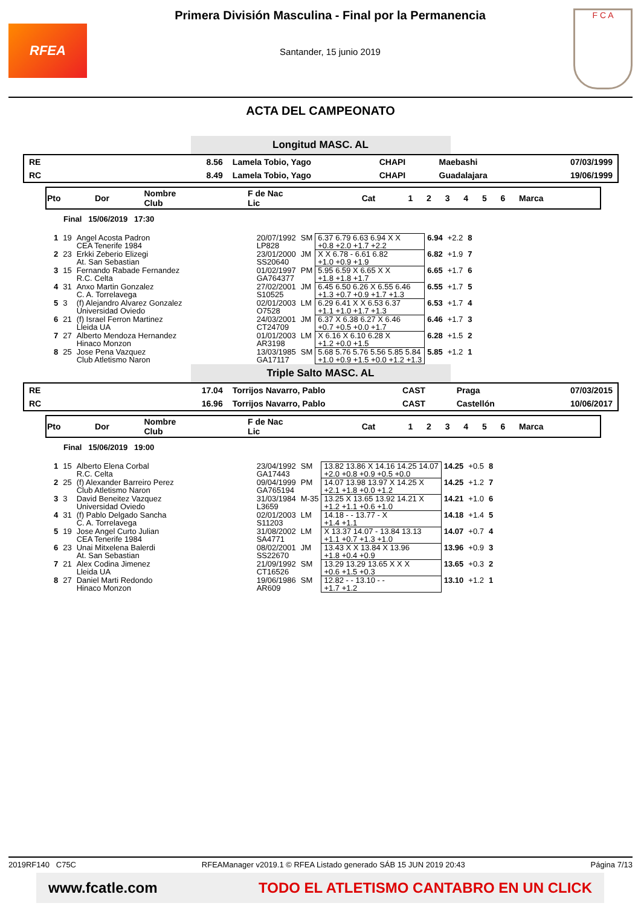RFEA
Primera División Masculina - Final por la Permanencia
Santander, 15 junio 2019
F C A
ACTA DEL CAMPEONATO
Longitud MASC. AL
| RE | 8.56 | Lamela Tobio, Yago | CHAPI | Maebashi | 07/03/1999 |
| RC | 8.49 | Lamela Tobio, Yago | CHAPI | Guadalajara | 19/06/1999 |
| Pto | Dor | Nombre Club | F de Nac Lic | Cat | 1 | 2 | 3 | 4 | 5 | 6 | Marca |
Final 15/06/2019 17:30
| 1 | 19 | Angel Acosta Padron CEA Tenerife 1984 | 20/07/1992 LP828 | SM | 6.37 6.79 6.63 6.94 X X +0.8 +2.0 +1.7 +2.2 | 6.94 | +2.2 | 8 |
| 2 | 23 | Erkki Zeberio Elizegi At. San Sebastian | 23/01/2000 SS20640 | JM | X X 6.78 - 6.61 6.82 +1.0 +0.9 +1.9 | 6.82 | +1.9 | 7 |
| 3 | 15 | Fernando Rabade Fernandez R.C. Celta | 01/02/1997 GA764377 | PM | 5.95 6.59 X 6.65 X X +1.8 +1.8 +1.7 | 6.65 | +1.7 | 6 |
| 4 | 31 | Anxo Martin Gonzalez C. A. Torrelavega | 27/02/2001 S10525 | JM | 6.45 6.50 6.26 X 6.55 6.46 +1.3 +0.7 +0.9 +1.7 +1.3 | 6.55 | +1.7 | 5 |
| 5 | 3 | (f) Alejandro Alvarez Gonzalez Universidad Oviedo | 02/01/2003 O7528 | LM | 6.29 6.41 X X 6.53 6.37 +1.1 +1.0 +1.7 +1.3 | 6.53 | +1.7 | 4 |
| 6 | 21 | (f) Israel Ferron Martinez Lleida UA | 24/03/2001 CT24709 | JM | 6.37 X 6.38 6.27 X 6.46 +0.7 +0.5 +0.0 +1.7 | 6.46 | +1.7 | 3 |
| 7 | 27 | Alberto Mendoza Hernandez Hinaco Monzon | 01/01/2003 AR3198 | LM | X 6.16 X 6.10 6.28 X +1.2 +0.0 +1.5 | 6.28 | +1.5 | 2 |
| 8 | 25 | Jose Pena Vazquez Club Atletismo Naron | 13/03/1985 GA17117 | SM | 5.68 5.76 5.76 5.56 5.85 5.84 +1.0 +0.9 +1.5 +0.0 +1.2 +1.3 | 5.85 | +1.2 | 1 |
Triple Salto MASC. AL
| RE | 17.04 | Torrijos Navarro, Pablo | CAST | Praga | 07/03/2015 |
| RC | 16.96 | Torrijos Navarro, Pablo | CAST | Castellón | 10/06/2017 |
| Pto | Dor | Nombre Club | F de Nac Lic | Cat | 1 | 2 | 3 | 4 | 5 | 6 | Marca |
Final 15/06/2019 19:00
| 1 | 15 | Alberto Elena Corbal R.C. Celta | 23/04/1992 GA17443 | SM | 13.82 13.86 X 14.16 14.25 14.07 +2.0 +0.8 +0.9 +0.5 +0.0 | 14.25 | +0.5 | 8 |
| 2 | 25 | (f) Alexander Barreiro Perez Club Atletismo Naron | 09/04/1999 GA765194 | PM | 14.07 13.98 13.97 X 14.25 X +2.1 +1.8 +0.0 +1.2 | 14.25 | +1.2 | 7 |
| 3 | 3 | David Beneitez Vazquez Universidad Oviedo | 31/03/1984 L3659 | M-35 | 13.25 X 13.65 13.92 14.21 X +1.2 +1.1 +0.6 +1.0 | 14.21 | +1.0 | 6 |
| 4 | 31 | (f) Pablo Delgado Sancha C. A. Torrelavega | 02/01/2003 S11203 | LM | 14.18 - - 13.77 - X +1.4 +1.1 | 14.18 | +1.4 | 5 |
| 5 | 19 | Jose Angel Curto Julian CEA Tenerife 1984 | 31/08/2002 SA4771 | LM | X 13.37 14.07 - 13.84 13.13 +1.1 +0.7 +1.3 +1.0 | 14.07 | +0.7 | 4 |
| 6 | 23 | Unai Mitxelena Balerdi At. San Sebastian | 08/02/2001 SS22670 | JM | 13.43 X X 13.84 X 13.96 +1.8 +0.4 +0.9 | 13.96 | +0.9 | 3 |
| 7 | 21 | Alex Codina Jimenez Lleida UA | 21/09/1992 CT16526 | SM | 13.29 13.29 13.65 X X X +0.6 +1.5 +0.3 | 13.65 | +0.3 | 2 |
| 8 | 27 | Daniel Marti Redondo Hinaco Monzon | 19/06/1986 AR609 | SM | 12.82 - - 13.10 - - +1.7 +1.2 | 13.10 | +1.2 | 1 |
2019RF140 C75C RFEAManager v2019.1 © RFEA Listado generado SÁB 15 JUN 2019 20:43 Página 7/13
www.fcatle.com TODO EL ATLETISMO CANTABRO EN UN CLICK